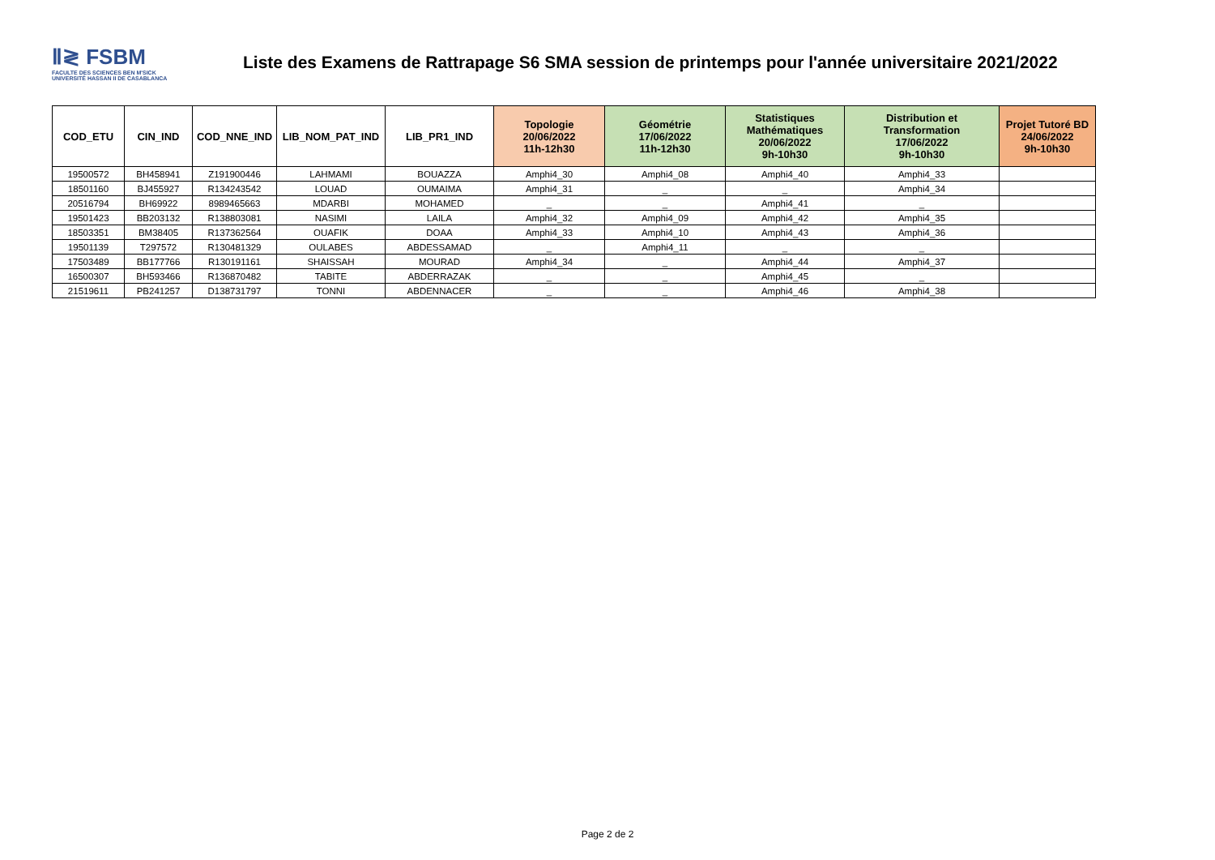Ⅱ≷ FSBM
FACULTE DES SCIENCES BEN M'SICK
UNIVERSITÉ HASSAN II DE CASABLANCA
Liste des Examens de Rattrapage S6 SMA session de printemps pour l'année universitaire 2021/2022
| COD_ETU | CIN_IND | COD_NNE_IND | LIB_NOM_PAT_IND | LIB_PR1_IND | Topologie 20/06/2022 11h-12h30 | Géométrie 17/06/2022 11h-12h30 | Statistiques Mathématiques 20/06/2022 9h-10h30 | Distribution et Transformation 17/06/2022 9h-10h30 | Projet Tutoré BD 24/06/2022 9h-10h30 |
| --- | --- | --- | --- | --- | --- | --- | --- | --- | --- |
| 19500572 | BH458941 | Z191900446 | LAHMAMI | BOUAZZA | Amphi4_30 | Amphi4_08 | Amphi4_40 | Amphi4_33 | |
| 18501160 | BJ455927 | R134243542 | LOUAD | OUMAIMA | Amphi4_31 | _ | _ | Amphi4_34 | |
| 20516794 | BH69922 | 8989465663 | MDARBI | MOHAMED | _ | _ | Amphi4_41 | _ | |
| 19501423 | BB203132 | R138803081 | NASIMI | LAILA | Amphi4_32 | Amphi4_09 | Amphi4_42 | Amphi4_35 | |
| 18503351 | BM38405 | R137362564 | OUAFIK | DOAA | Amphi4_33 | Amphi4_10 | Amphi4_43 | Amphi4_36 | |
| 19501139 | T297572 | R130481329 | OULABES | ABDESSAMAD | _ | Amphi4_11 | _ | _ | |
| 17503489 | BB177766 | R130191161 | SHAISSAH | MOURAD | Amphi4_34 | _ | Amphi4_44 | Amphi4_37 | |
| 16500307 | BH593466 | R136870482 | TABITE | ABDERRAZAK | _ | _ | Amphi4_45 | _ | |
| 21519611 | PB241257 | D138731797 | TONNI | ABDENNACER | _ | _ | Amphi4_46 | Amphi4_38 | |
Page 2 de 2